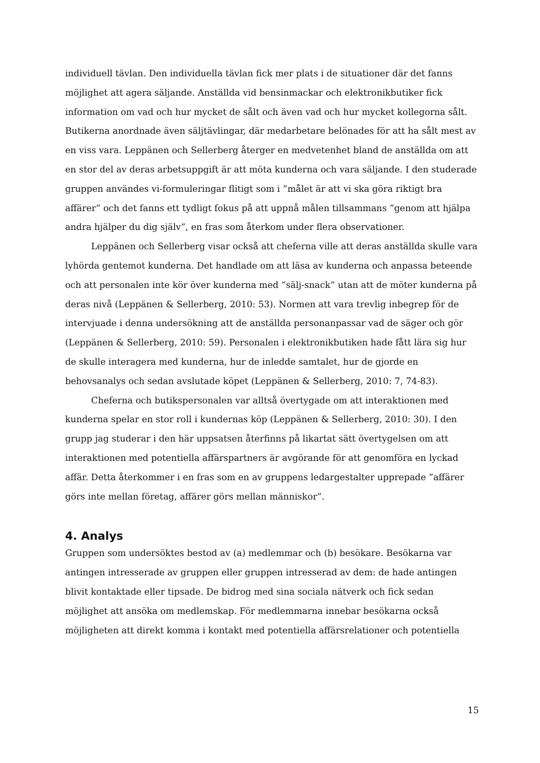individuell tävlan. Den individuella tävlan fick mer plats i de situationer där det fanns möjlighet att agera säljande. Anställda vid bensinmackar och elektronikbutiker fick information om vad och hur mycket de sålt och även vad och hur mycket kollegorna sålt. Butikerna anordnade även säljtävlingar, där medarbetare belönades för att ha sålt mest av en viss vara. Leppänen och Sellerberg återger en medvetenhet bland de anställda om att en stor del av deras arbetsuppgift är att möta kunderna och vara säljande. I den studerade gruppen användes vi-formuleringar flitigt som i ”målet är att vi ska göra riktigt bra affärer” och det fanns ett tydligt fokus på att uppnå målen tillsammans ”genom att hjälpa andra hjälper du dig själv”, en fras som återkom under flera observationer.
Leppänen och Sellerberg visar också att cheferna ville att deras anställda skulle vara lyhörda gentemot kunderna. Det handlade om att läsa av kunderna och anpassa beteende och att personalen inte kör över kunderna med ”sälj-snack” utan att de möter kunderna på deras nivå (Leppänen & Sellerberg, 2010: 53). Normen att vara trevlig inbegrep för de intervjuade i denna undersökning att de anställda personanpassar vad de säger och gör (Leppänen & Sellerberg, 2010: 59). Personalen i elektronikbutiken hade fått lära sig hur de skulle interagera med kunderna, hur de inledde samtalet, hur de gjorde en behovsanalys och sedan avslutade köpet (Leppänen & Sellerberg, 2010: 7, 74-83).
Cheferna och butikspersonalen var alltså övertygade om att interaktionen med kunderna spelar en stor roll i kundernas köp (Leppänen & Sellerberg, 2010: 30). I den grupp jag studerar i den här uppsatsen återfinns på likartat sätt övertygelsen om att interaktionen med potentiella affärspartners är avgörande för att genomföra en lyckad affär. Detta återkommer i en fras som en av gruppens ledargestalter upprepade ”affärer görs inte mellan företag, affärer görs mellan människor”.
4. Analys
Gruppen som undersöktes bestod av (a) medlemmar och (b) besökare. Besökarna var antingen intresserade av gruppen eller gruppen intresserad av dem: de hade antingen blivit kontaktade eller tipsade. De bidrog med sina sociala nätverk och fick sedan möjlighet att ansöka om medlemskap. För medlemmarna innebar besökarna också möjligheten att direkt komma i kontakt med potentiella affärsrelationer och potentiella
15